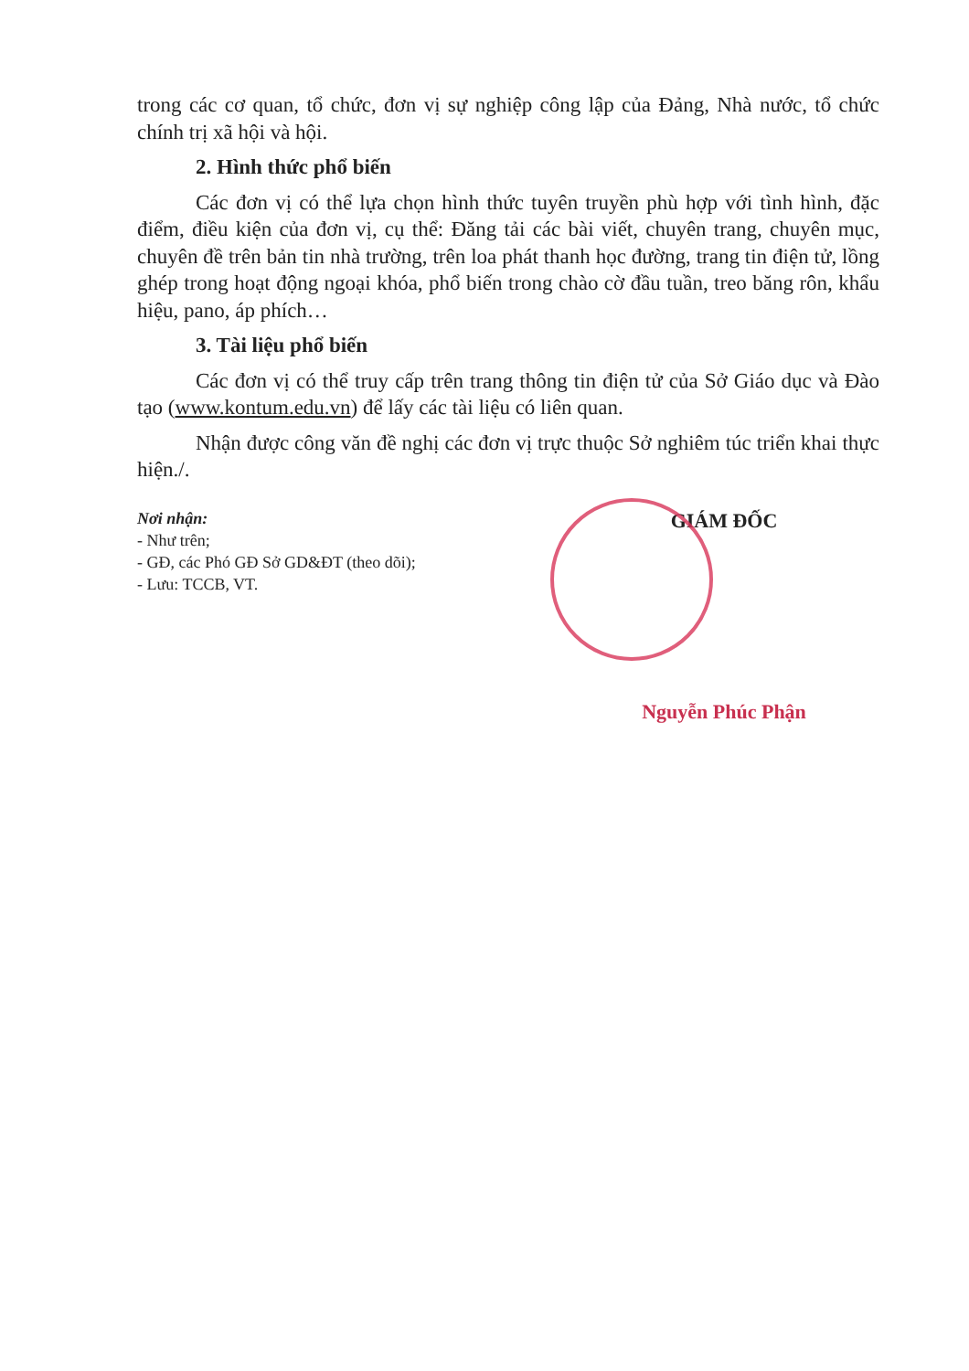trong các cơ quan, tổ chức, đơn vị sự nghiệp công lập của Đảng, Nhà nước, tổ chức chính trị xã hội và hội.
2. Hình thức phổ biến
Các đơn vị có thể lựa chọn hình thức tuyên truyền phù hợp với tình hình, đặc điểm, điều kiện của đơn vị, cụ thể: Đăng tải các bài viết, chuyên trang, chuyên mục, chuyên đề trên bản tin nhà trường, trên loa phát thanh học đường, trang tin điện tử, lồng ghép trong hoạt động ngoại khóa, phổ biến trong chào cờ đầu tuần, treo băng rôn, khẩu hiệu, pano, áp phích…
3. Tài liệu phổ biến
Các đơn vị có thể truy cấp trên trang thông tin điện tử của Sở Giáo dục và Đào tạo (www.kontum.edu.vn) để lấy các tài liệu có liên quan.
Nhận được công văn đề nghị các đơn vị trực thuộc Sở nghiêm túc triển khai thực hiện./.
Nơi nhận:
- Như trên;
- GĐ, các Phó GĐ Sở GD&ĐT (theo dõi);
- Lưu: TCCB, VT.
GIÁM ĐỐC
Nguyễn Phúc Phận